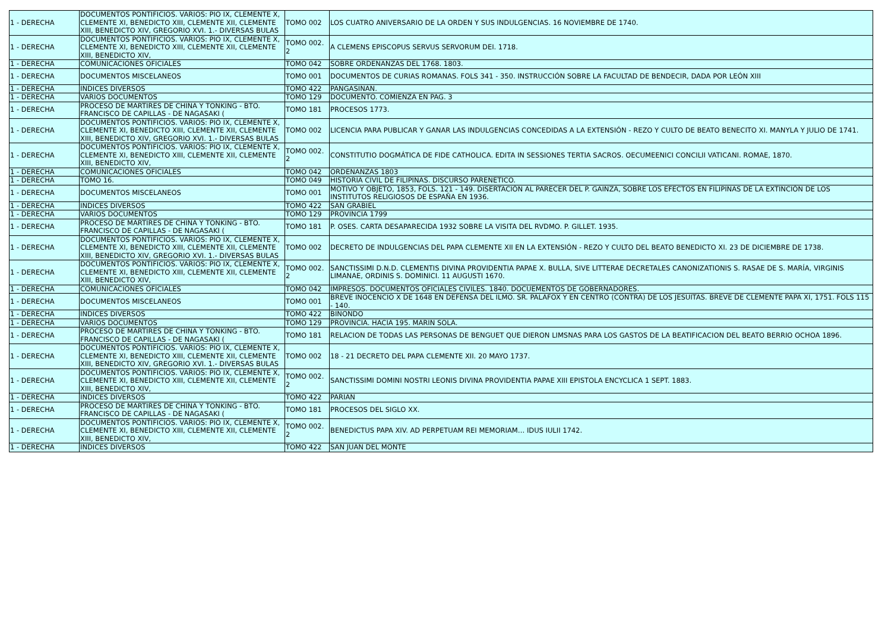| 1 - DERECHA | DOCUMENTOS PONTIFICIOS. VARIOS: PIO IX, CLEMENTE X, CLEMENTE XI, BENEDICTO XIII, CLEMENTE XII, CLEMENTE XIII, BENEDICTO XIV, GREGORIO XVI. 1.- DIVERSAS BULAS | TOMO 002 | LOS CUATRO ANIVERSARIO DE LA ORDEN Y SUS INDULGENCIAS. 16 NOVIEMBRE DE 1740. |
| 1 - DERECHA | DOCUMENTOS PONTIFICIOS. VARIOS: PIO IX, CLEMENTE X, CLEMENTE XI, BENEDICTO XIII, CLEMENTE XII, CLEMENTE XIII, BENEDICTO XIV, | TOMO 002. 2 | A CLEMENS EPISCOPUS SERVUS SERVORUM DEI. 1718. |
| 1 - DERECHA | COMUNICACIONES OFICIALES | TOMO 042 | SOBRE ORDENANZAS DEL 1768. 1803. |
| 1 - DERECHA | DOCUMENTOS MISCELANEOS | TOMO 001 | DOCUMENTOS DE CURIAS ROMANAS. FOLS 341 - 350. INSTRUCCIÓN SOBRE LA FACULTAD DE BENDECIR, DADA POR LEÓN XIII |
| 1 - DERECHA | INDICES DIVERSOS | TOMO 422 | PANGASINAN. |
| 1 - DERECHA | VARIOS DOCUMENTOS | TOMO 129 | DOCUMENTO. COMIENZA EN PAG. 3 |
| 1 - DERECHA | PROCESO DE MARTIRES DE CHINA Y TONKING - BTO. FRANCISCO DE CAPILLAS - DE NAGASAKI ( | TOMO 181 | PROCESOS 1773. |
| 1 - DERECHA | DOCUMENTOS PONTIFICIOS. VARIOS: PIO IX, CLEMENTE X, CLEMENTE XI, BENEDICTO XIII, CLEMENTE XII, CLEMENTE XIII, BENEDICTO XIV, GREGORIO XVI. 1.- DIVERSAS BULAS | TOMO 002 | LICENCIA PARA PUBLICAR Y GANAR LAS INDULGENCIAS CONCEDIDAS A LA EXTENSIÓN - REZO Y CULTO DE BEATO BENECITO XI. MANYLA Y JULIO DE 1741. |
| 1 - DERECHA | DOCUMENTOS PONTIFICIOS. VARIOS: PIO IX, CLEMENTE X, CLEMENTE XI, BENEDICTO XIII, CLEMENTE XII, CLEMENTE XIII, BENEDICTO XIV, | TOMO 002. 2 | CONSTITUTIO DOGMÁTICA DE FIDE CATHOLICA. EDITA IN SESSIONES TERTIA SACROS. OECUMEENICI CONCILII VATICANI. ROMAE, 1870. |
| 1 - DERECHA | COMUNICACIONES OFICIALES | TOMO 042 | ORDENANZAS 1803 |
| 1 - DERECHA | TOMO 16. | TOMO 049 | HISTORIA CIVIL DE FILIPINAS. DISCURSO PARENETICO. |
| 1 - DERECHA | DOCUMENTOS MISCELANEOS | TOMO 001 | MOTIVO Y OBJETO, 1853, FOLS. 121 - 149. DISERTACIÓN AL PARECER DEL P. GAINZA, SOBRE LOS EFECTOS EN FILIPINAS DE LA EXTINCIÓN DE LOS INSTITUTOS RELIGIOSOS DE ESPAÑA EN 1936. |
| 1 - DERECHA | INDICES DIVERSOS | TOMO 422 | SAN GRABIEL |
| 1 - DERECHA | VARIOS DOCUMENTOS | TOMO 129 | PROVINCIA 1799 |
| 1 - DERECHA | PROCESO DE MARTIRES DE CHINA Y TONKING - BTO. FRANCISCO DE CAPILLAS - DE NAGASAKI ( | TOMO 181 | P. OSES. CARTA DESAPARECIDA 1932 SOBRE LA VISITA DEL RVDMO. P. GILLET. 1935. |
| 1 - DERECHA | DOCUMENTOS PONTIFICIOS. VARIOS: PIO IX, CLEMENTE X, CLEMENTE XI, BENEDICTO XIII, CLEMENTE XII, CLEMENTE XIII, BENEDICTO XIV, GREGORIO XVI. 1.- DIVERSAS BULAS | TOMO 002 | DECRETO DE INDULGENCIAS DEL PAPA CLEMENTE XII EN LA EXTENSIÓN - REZO Y CULTO DEL BEATO BENEDICTO XI. 23 DE DICIEMBRE DE 1738. |
| 1 - DERECHA | DOCUMENTOS PONTIFICIOS. VARIOS: PIO IX, CLEMENTE X, CLEMENTE XI, BENEDICTO XIII, CLEMENTE XII, CLEMENTE XIII, BENEDICTO XIV, | TOMO 002. 2 | SANCTISSIMI D.N.D. CLEMENTIS DIVINA PROVIDENTIA PAPAE X. BULLA, SIVE LITTERAE DECRETALES CANONIZATIONIS S. RASAE DE S. MARÍA, VIRGINIS LIMANAE, ORDINIS S. DOMINICI. 11 AUGUSTI 1670. |
| 1 - DERECHA | COMUNICACIONES OFICIALES | TOMO 042 | IMPRESOS. DOCUMENTOS OFICIALES CIVILES. 1840. DOCUEMENTOS DE GOBERNADORES. |
| 1 - DERECHA | DOCUMENTOS MISCELANEOS | TOMO 001 | BREVE INOCENCIO X DE 1648 EN DEFENSA DEL ILMO. SR. PALAFOX Y EN CENTRO (CONTRA) DE LOS JESUITAS. BREVE DE CLEMENTE PAPA XI, 1751. FOLS 115 - 140. |
| 1 - DERECHA | INDICES DIVERSOS | TOMO 422 | BINONDO |
| 1 - DERECHA | VARIOS DOCUMENTOS | TOMO 129 | PROVINCIA. HACIA 195. MARIN SOLA. |
| 1 - DERECHA | PROCESO DE MARTIRES DE CHINA Y TONKING - BTO. FRANCISCO DE CAPILLAS - DE NAGASAKI ( | TOMO 181 | RELACION DE TODAS LAS PERSONAS DE BENGUET QUE DIERON LIMSNAS PARA LOS GASTOS DE LA BEATIFICACION DEL BEATO BERRIO OCHOA 1896. |
| 1 - DERECHA | DOCUMENTOS PONTIFICIOS. VARIOS: PIO IX, CLEMENTE X, CLEMENTE XI, BENEDICTO XIII, CLEMENTE XII, CLEMENTE XIII, BENEDICTO XIV, GREGORIO XVI. 1.- DIVERSAS BULAS | TOMO 002 | 18 - 21 DECRETO DEL PAPA CLEMENTE XII. 20 MAYO 1737. |
| 1 - DERECHA | DOCUMENTOS PONTIFICIOS. VARIOS: PIO IX, CLEMENTE X, CLEMENTE XI, BENEDICTO XIII, CLEMENTE XII, CLEMENTE XIII, BENEDICTO XIV, | TOMO 002. 2 | SANCTISSIMI DOMINI NOSTRI LEONIS DIVINA PROVIDENTIA PAPAE XIII EPISTOLA ENCYCLICA 1 SEPT. 1883. |
| 1 - DERECHA | INDICES DIVERSOS | TOMO 422 | PARIAN |
| 1 - DERECHA | PROCESO DE MARTIRES DE CHINA Y TONKING - BTO. FRANCISCO DE CAPILLAS - DE NAGASAKI ( | TOMO 181 | PROCESOS DEL SIGLO XX. |
| 1 - DERECHA | DOCUMENTOS PONTIFICIOS. VARIOS: PIO IX, CLEMENTE X, CLEMENTE XI, BENEDICTO XIII, CLEMENTE XII, CLEMENTE XIII, BENEDICTO XIV, | TOMO 002. 2 | BENEDICTUS PAPA XIV. AD PERPETUAM REI MEMORIAM… IDUS IULII 1742. |
| 1 - DERECHA | INDICES DIVERSOS | TOMO 422 | SAN JUAN DEL MONTE |